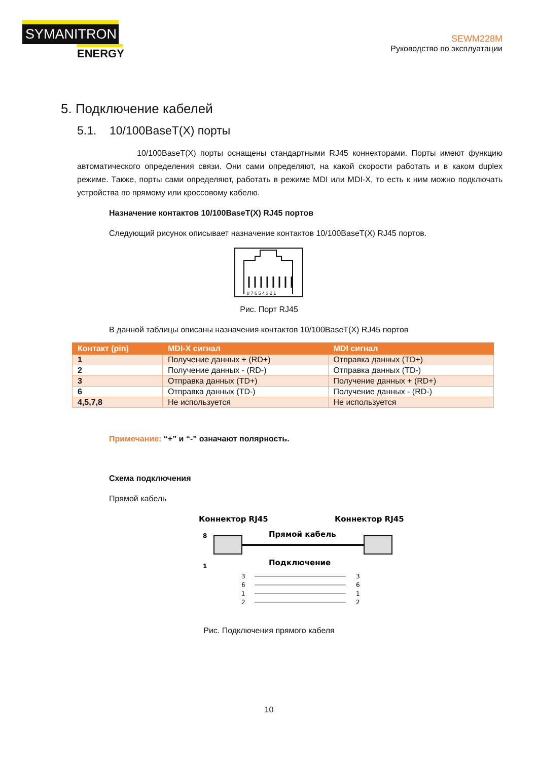SYMANITRON
ENERGY
SEWM228M
Руководство по эксплуатации
5. Подключение кабелей
5.1. 10/100BaseT(X) порты
10/100BaseT(X) порты оснащены стандартными RJ45 коннекторами. Порты имеют функцию автоматического определения связи. Они сами определяют, на какой скорости работать и в каком duplex режиме. Также, порты сами определяют, работать в режиме MDI или MDI-X, то есть к ним можно подключать устройства по прямому или кроссовому кабелю.
Назначение контактов 10/100BaseT(X) RJ45 портов
Следующий рисунок описывает назначение контактов 10/100BaseT(X) RJ45 портов.
8 7 6 5 4 3 2 1
Рис. Порт RJ45
В данной таблицы описаны назначения контактов 10/100BaseT(X) RJ45 портов
| Контакт (pin) | MDI-X сигнал | MDI сигнал |
| --- | --- | --- |
| 1 | Получение данных + (RD+) | Отправка данных (TD+) |
| 2 | Получение данных - (RD-) | Отправка данных (TD-) |
| 3 | Отправка данных (TD+) | Получение данных + (RD+) |
| 6 | Отправка данных (TD-) | Получение данных - (RD-) |
| 4,5,7,8 | Не используется | Не используется |
Примечание: “+” и “-” означают полярность.
Схема подключения
Прямой кабель
Коннектор RJ45
Коннектор RJ45
Прямой кабель
8
1
Подключение
3
6
1
2
3
6
1
2
Рис. Подключения прямого кабеля
10